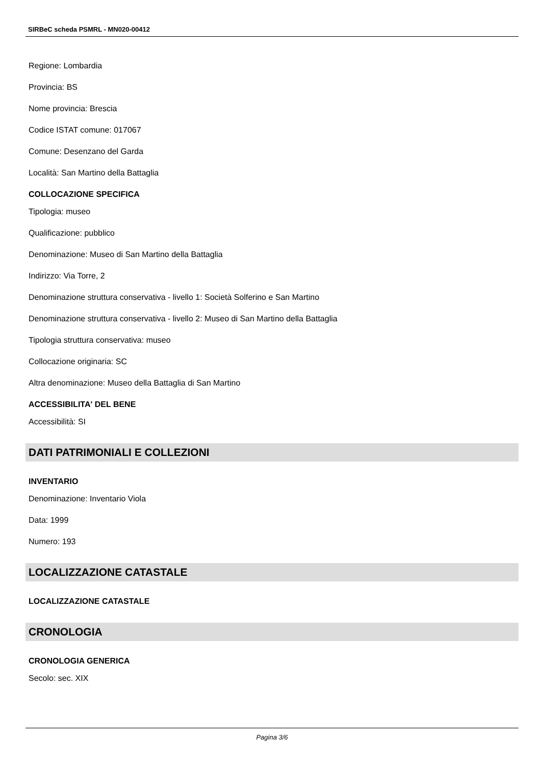SIRBeC scheda PSMRL - MN020-00412
Regione: Lombardia
Provincia: BS
Nome provincia: Brescia
Codice ISTAT comune: 017067
Comune: Desenzano del Garda
Località: San Martino della Battaglia
COLLOCAZIONE SPECIFICA
Tipologia: museo
Qualificazione: pubblico
Denominazione: Museo di San Martino della Battaglia
Indirizzo: Via Torre, 2
Denominazione struttura conservativa - livello 1: Società Solferino e San Martino
Denominazione struttura conservativa - livello 2: Museo di San Martino della Battaglia
Tipologia struttura conservativa: museo
Collocazione originaria: SC
Altra denominazione: Museo della Battaglia di San Martino
ACCESSIBILITA' DEL BENE
Accessibilità: SI
DATI PATRIMONIALI E COLLEZIONI
INVENTARIO
Denominazione: Inventario Viola
Data: 1999
Numero: 193
LOCALIZZAZIONE CATASTALE
LOCALIZZAZIONE CATASTALE
CRONOLOGIA
CRONOLOGIA GENERICA
Secolo: sec. XIX
Pagina 3/6